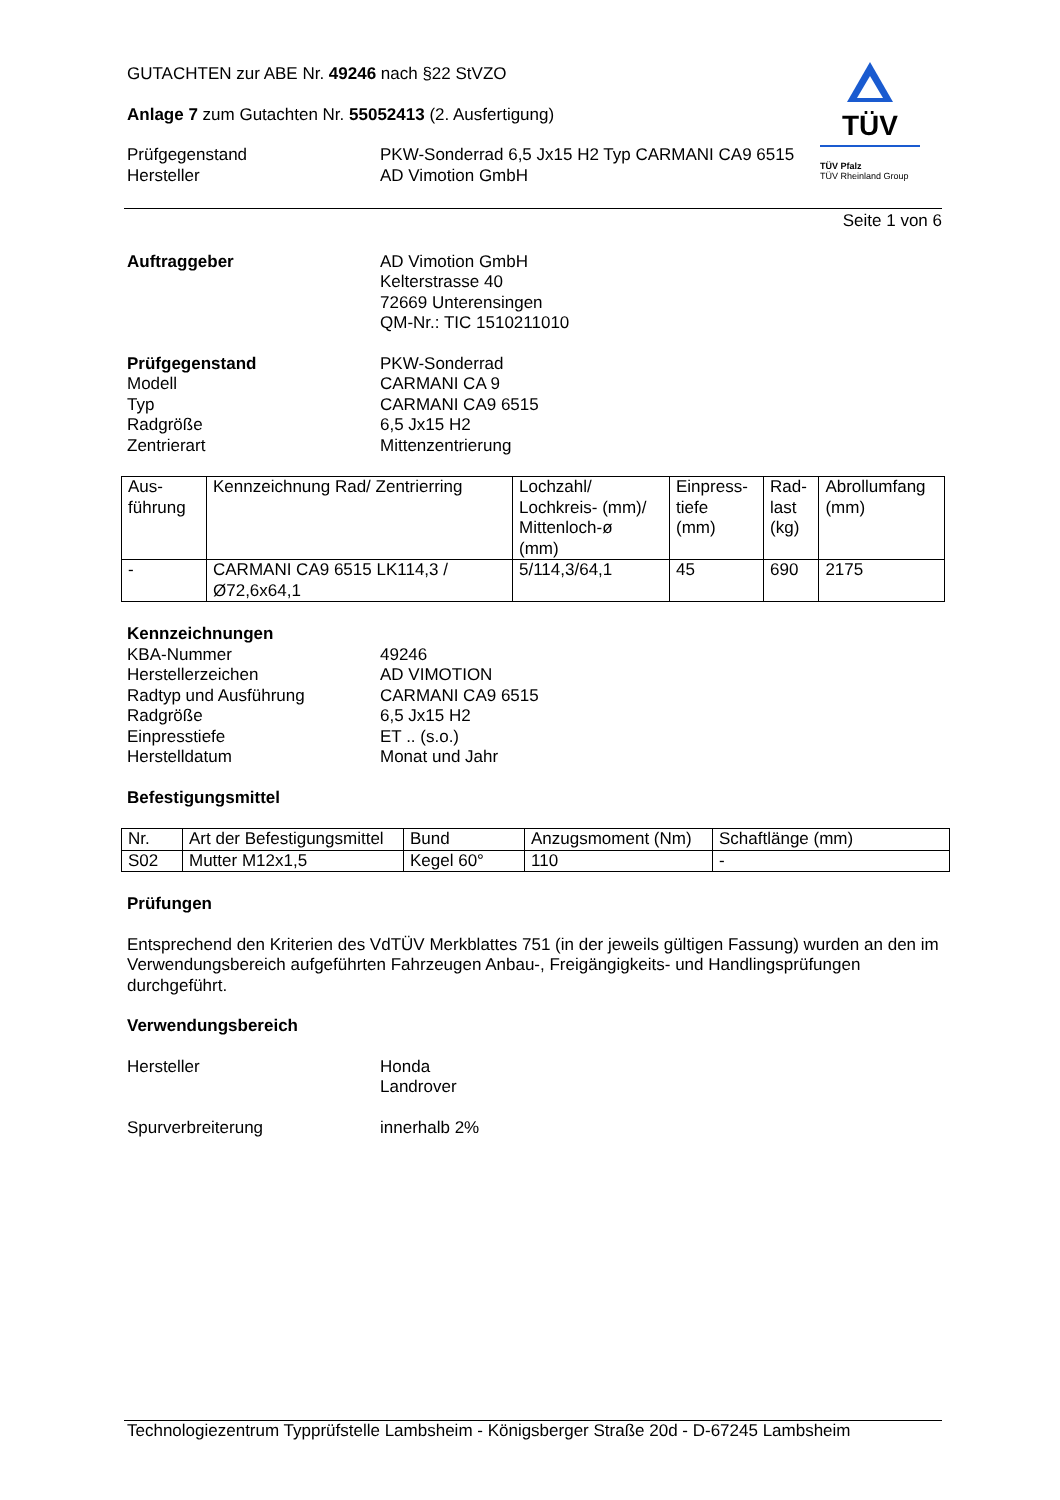TÜV
TÜV Pfalz
TÜV Rheinland Group
GUTACHTEN zur ABE Nr. 49246 nach §22 StVZO
Anlage 7 zum Gutachten Nr. 55052413 (2. Ausfertigung)
Prüfgegenstand
Hersteller
PKW-Sonderrad 6,5 Jx15 H2 Typ CARMANI CA9 6515
AD Vimotion GmbH
Seite 1 von 6
Auftraggeber AD Vimotion GmbH
Kelterstrasse 40
72669 Unterensingen
QM-Nr.: TIC 1510211010
Prüfgegenstand
Modell
Typ
Radgröße
Zentrierart
PKW-Sonderrad
CARMANI CA 9
CARMANI CA9 6515
6,5 Jx15 H2
Mittenzentrierung
| Aus- führung | Kennzeichnung Rad/ Zentrierring | Lochzahl/ Lochkreis- (mm)/ Mittenloch-ø (mm) | Einpress- tiefe (mm) | Rad- last (kg) | Abrollumfang (mm) |
| --- | --- | --- | --- | --- | --- |
| - | CARMANI CA9 6515 LK114,3 / Ø72,6x64,1 | 5/114,3/64,1 | 45 | 690 | 2175 |
Kennzeichnungen
KBA-Nummer
Herstellerzeichen
Radtyp und Ausführung
Radgröße
Einpresstiefe
Herstelldatum
49246
AD VIMOTION
CARMANI CA9 6515
6,5 Jx15 H2
ET .. (s.o.)
Monat und Jahr
Befestigungsmittel
| Nr. | Art der Befestigungsmittel | Bund | Anzugsmoment (Nm) | Schaftlänge (mm) |
| --- | --- | --- | --- | --- |
| S02 | Mutter M12x1,5 | Kegel 60° | 110 | - |
Prüfungen
Entsprechend den Kriterien des VdTÜV Merkblattes 751 (in der jeweils gültigen Fassung) wurden an den im Verwendungsbereich aufgeführten Fahrzeugen Anbau-, Freigängigkeits- und Handlingsprüfungen durchgeführt.
Verwendungsbereich
Hersteller Honda
Landrover
Spurverbreiterung innerhalb 2%
Technologiezentrum Typprüfstelle Lambsheim - Königsberger Straße 20d - D-67245 Lambsheim